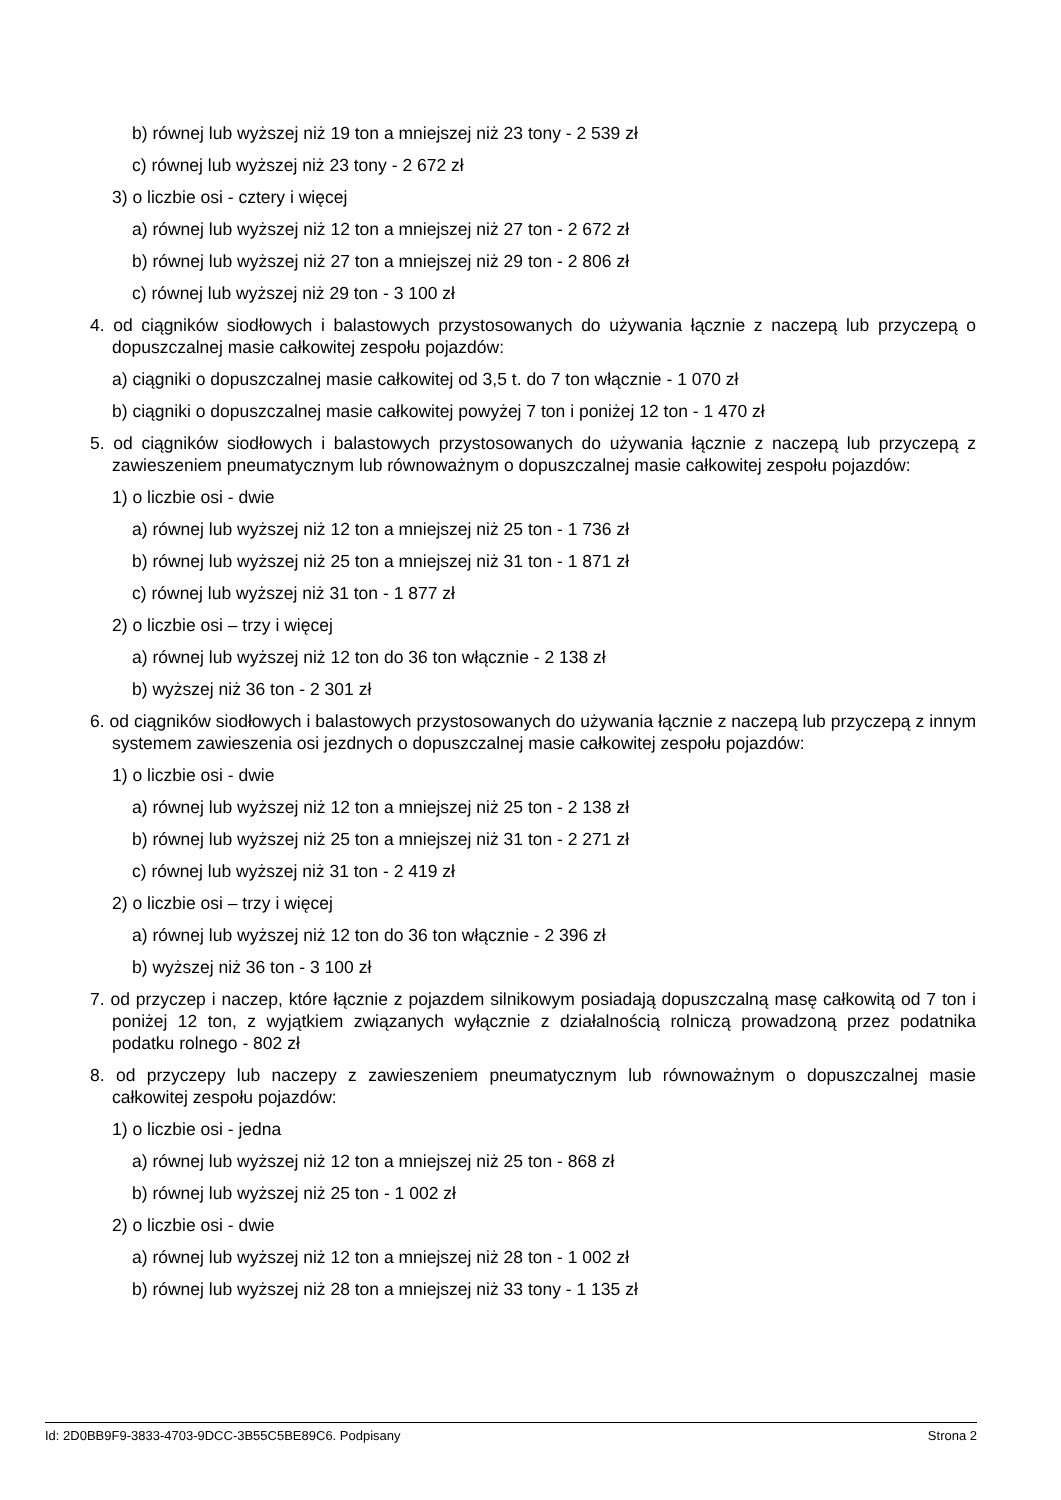b) równej lub wyższej niż 19 ton a mniejszej niż 23 tony - 2 539 zł
c) równej lub wyższej niż 23 tony - 2 672 zł
3) o liczbie osi - cztery i więcej
a) równej lub wyższej niż 12 ton a mniejszej niż 27 ton - 2 672 zł
b) równej lub wyższej niż 27 ton a mniejszej niż 29 ton - 2 806 zł
c) równej lub wyższej niż 29 ton - 3 100 zł
4. od ciągników siodłowych i balastowych przystosowanych do używania łącznie z naczepą lub przyczepą o dopuszczalnej masie całkowitej zespołu pojazdów:
a) ciągniki o dopuszczalnej masie całkowitej od 3,5 t. do 7 ton włącznie - 1 070 zł
b) ciągniki o dopuszczalnej masie całkowitej powyżej 7 ton i poniżej 12 ton - 1 470 zł
5. od ciągników siodłowych i balastowych przystosowanych do używania łącznie z naczepą lub przyczepą z zawieszeniem pneumatycznym lub równoważnym o dopuszczalnej masie całkowitej zespołu pojazdów:
1) o liczbie osi - dwie
a) równej lub wyższej niż 12 ton a mniejszej niż 25 ton - 1 736 zł
b) równej lub wyższej niż 25 ton a mniejszej niż 31 ton - 1 871 zł
c) równej lub wyższej niż 31 ton - 1 877 zł
2) o liczbie osi – trzy i więcej
a) równej lub wyższej niż 12 ton do 36 ton włącznie - 2 138 zł
b) wyższej niż 36 ton - 2 301 zł
6. od ciągników siodłowych i balastowych przystosowanych do używania łącznie z naczepą lub przyczepą z innym systemem zawieszenia osi jezdnych o dopuszczalnej masie całkowitej zespołu pojazdów:
1) o liczbie osi - dwie
a) równej lub wyższej niż 12 ton a mniejszej niż 25 ton - 2 138 zł
b) równej lub wyższej niż 25 ton a mniejszej niż 31 ton - 2 271 zł
c) równej lub wyższej niż 31 ton - 2 419 zł
2) o liczbie osi – trzy i więcej
a) równej lub wyższej niż 12 ton do 36 ton włącznie - 2 396 zł
b) wyższej niż 36 ton - 3 100 zł
7. od przyczep i naczep, które łącznie z pojazdem silnikowym posiadają dopuszczalną masę całkowitą od 7 ton i poniżej 12 ton, z wyjątkiem związanych wyłącznie z działalnością rolniczą prowadzoną przez podatnika podatku rolnego - 802 zł
8. od przyczepy lub naczepy z zawieszeniem pneumatycznym lub równoważnym o dopuszczalnej masie całkowitej zespołu pojazdów:
1) o liczbie osi - jedna
a) równej lub wyższej niż 12 ton a mniejszej niż 25 ton - 868 zł
b) równej lub wyższej niż 25 ton - 1 002 zł
2) o liczbie osi - dwie
a) równej lub wyższej niż 12 ton a mniejszej niż 28 ton - 1 002 zł
b) równej lub wyższej niż 28 ton a mniejszej niż 33 tony - 1 135 zł
Id: 2D0BB9F9-3833-4703-9DCC-3B55C5BE89C6. Podpisany Strona 2